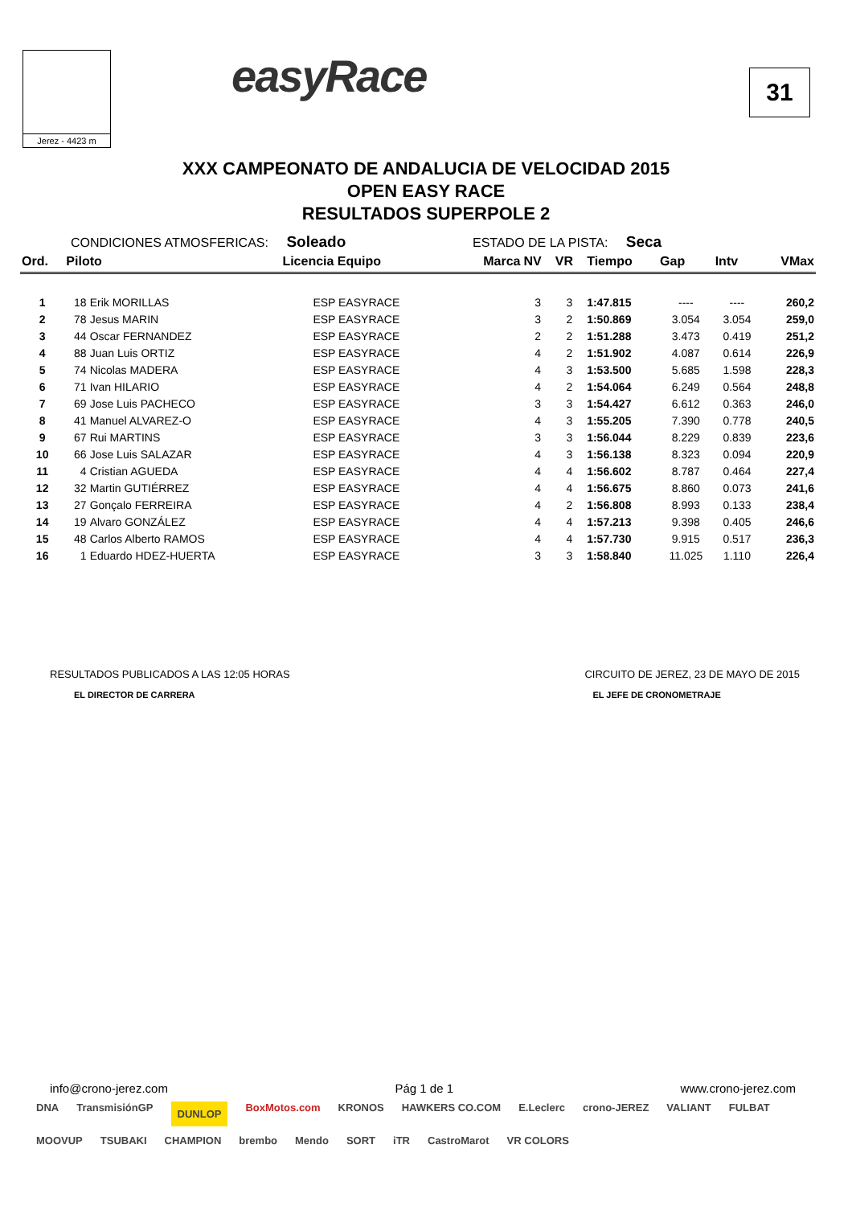Jerez - 4423 m
easyRace
31
XXX CAMPEONATO DE ANDALUCIA DE VELOCIDAD 2015
OPEN EASY RACE
RESULTADOS SUPERPOLE 2
CONDICIONES ATMOSFERICAS: Soleado ESTADO DE LA PISTA: Seca
| Ord. | Piloto | | Licencia Equipo | Marca | NV | VR | Tiempo | Gap | Intv | VMax |
| --- | --- | --- | --- | --- | --- | --- | --- | --- | --- | --- |
| 1 | 18 | Erik MORILLAS | ESP EASYRACE | | 3 | 3 | 1:47.815 | ---- | ---- | 260,2 |
| 2 | 78 | Jesus MARIN | ESP EASYRACE | | 3 | 2 | 1:50.869 | 3.054 | 3.054 | 259,0 |
| 3 | 44 | Oscar FERNANDEZ | ESP EASYRACE | | 2 | 2 | 1:51.288 | 3.473 | 0.419 | 251,2 |
| 4 | 88 | Juan Luis ORTIZ | ESP EASYRACE | | 4 | 2 | 1:51.902 | 4.087 | 0.614 | 226,9 |
| 5 | 74 | Nicolas MADERA | ESP EASYRACE | | 4 | 3 | 1:53.500 | 5.685 | 1.598 | 228,3 |
| 6 | 71 | Ivan HILARIO | ESP EASYRACE | | 4 | 2 | 1:54.064 | 6.249 | 0.564 | 248,8 |
| 7 | 69 | Jose Luis PACHECO | ESP EASYRACE | | 3 | 3 | 1:54.427 | 6.612 | 0.363 | 246,0 |
| 8 | 41 | Manuel ALVAREZ-O | ESP EASYRACE | | 4 | 3 | 1:55.205 | 7.390 | 0.778 | 240,5 |
| 9 | 67 | Rui MARTINS | ESP EASYRACE | | 3 | 3 | 1:56.044 | 8.229 | 0.839 | 223,6 |
| 10 | 66 | Jose Luis SALAZAR | ESP EASYRACE | | 4 | 3 | 1:56.138 | 8.323 | 0.094 | 220,9 |
| 11 | 4 | Cristian AGUEDA | ESP EASYRACE | | 4 | 4 | 1:56.602 | 8.787 | 0.464 | 227,4 |
| 12 | 32 | Martin GUTIÉRREZ | ESP EASYRACE | | 4 | 4 | 1:56.675 | 8.860 | 0.073 | 241,6 |
| 13 | 27 | Gonçalo FERREIRA | ESP EASYRACE | | 4 | 2 | 1:56.808 | 8.993 | 0.133 | 238,4 |
| 14 | 19 | Alvaro GONZÁLEZ | ESP EASYRACE | | 4 | 4 | 1:57.213 | 9.398 | 0.405 | 246,6 |
| 15 | 48 | Carlos Alberto RAMOS | ESP EASYRACE | | 4 | 4 | 1:57.730 | 9.915 | 0.517 | 236,3 |
| 16 | 1 | Eduardo HDEZ-HUERTA | ESP EASYRACE | | 3 | 3 | 1:58.840 | 11.025 | 1.110 | 226,4 |
RESULTADOS PUBLICADOS A LAS 12:05 HORAS
EL DIRECTOR DE CARRERA
CIRCUITO DE JEREZ, 23 DE MAYO DE 2015
EL JEFE DE CRONOMETRAJE
info@crono-jerez.com Pág 1 de 1 www.crono-jerez.com
DNA TransmisiónGP DUNLOP BoxMotos.com KRONOS HAWKERS CO.COM E.Leclerc crono-JEREZ VALIANT FULBAT MOOVUP TSUBAKI CHAMPION brembo Mendo SORT iTR CastroMarot VR COLORS